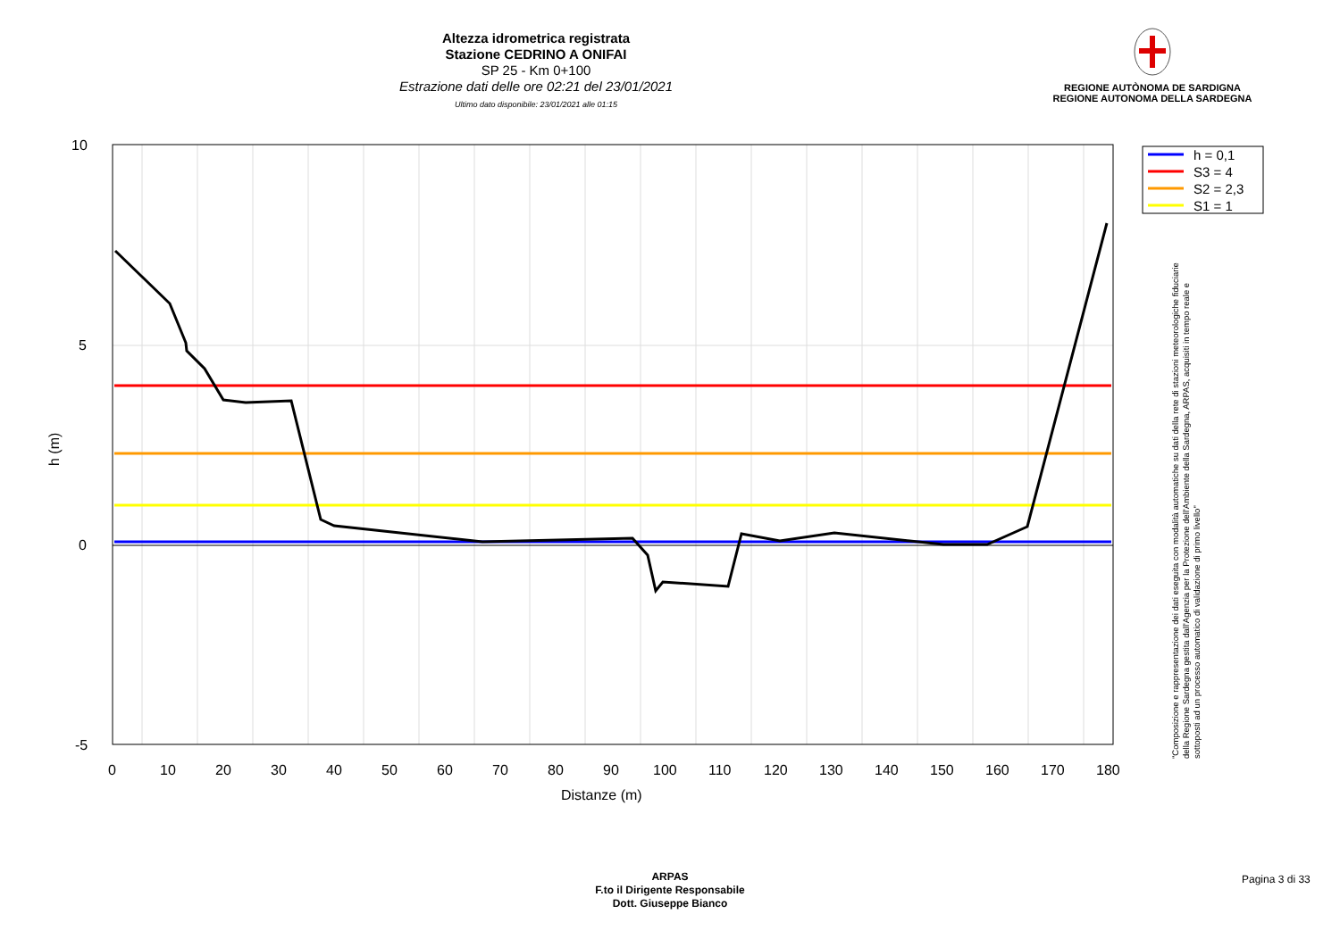Altezza idrometrica registrata
Stazione CEDRINO A ONIFAI
SP 25 - Km 0+100
Estrazione dati delle ore 02:21 del 23/01/2021
Ultimo dato disponibile: 23/01/2021 alle 01:15
REGIONE AUTÒNOMA DE SARDIGNA
REGIONE AUTONOMA DELLA SARDEGNA
10
5
0
-5
0
10
20
30
40
50
60
70
80
90
100
110
120
130
140
150
160
170
180
Distanze (m)
h (m)
h = 0,1
S3 = 4
S2 = 2,3
S1 = 1
"Composizione e rappresentazione dei dati eseguita con modalità automatiche su dati della rete di stazioni meteorologiche fiduciarie della Regione Sardegna gestita dall'Agenzia per la Protezione dell'Ambiente della Sardegna, ARPAS, acquisiti in tempo reale e sottoposti ad un processo automatico di validazione di primo livello"
ARPAS
F.to il Dirigente Responsabile
Dott. Giuseppe Bianco
Pagina 3 di 33